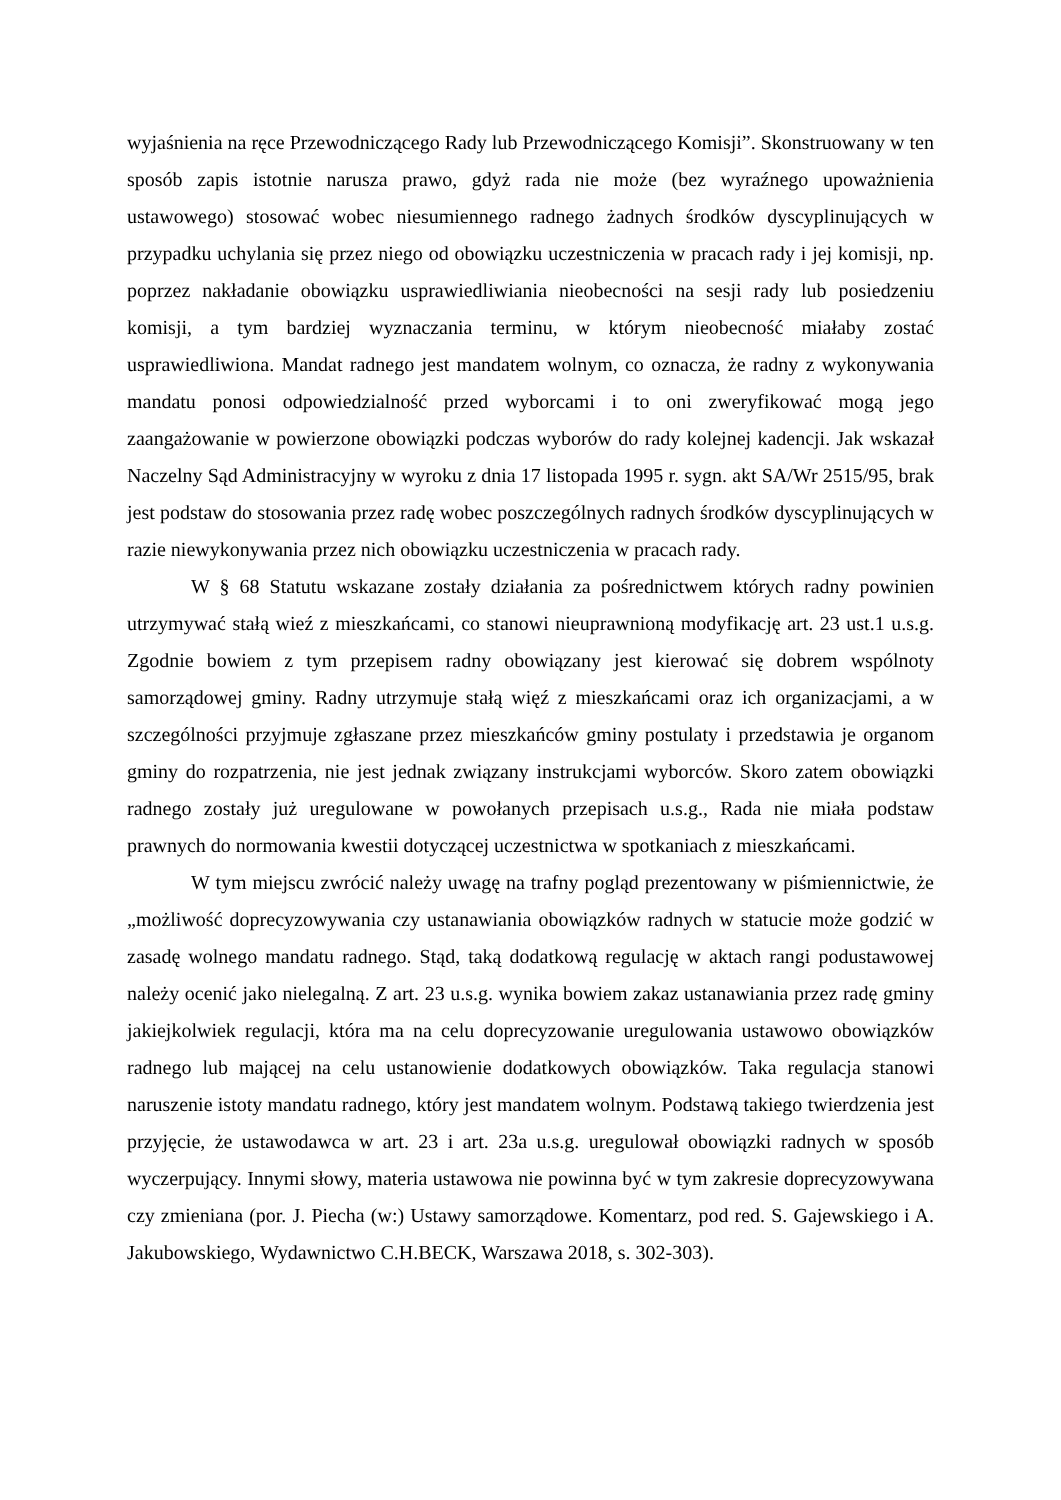wyjaśnienia na ręce Przewodniczącego Rady lub Przewodniczącego Komisji”. Skonstruowany w ten sposób zapis istotnie narusza prawo, gdyż rada nie może (bez wyraźnego upoważnienia ustawowego) stosować wobec niesumiennego radnego żadnych środków dyscyplinujących w przypadku uchylania się przez niego od obowiązku uczestniczenia w pracach rady i jej komisji, np. poprzez nakładanie obowiązku usprawiedliwiania nieobecności na sesji rady lub posiedzeniu komisji, a tym bardziej wyznaczania terminu, w którym nieobecność miałaby zostać usprawiedliwiona. Mandat radnego jest mandatem wolnym, co oznacza, że radny z wykonywania mandatu ponosi odpowiedzialność przed wyborcami i to oni zweryfikować mogą jego zaangażowanie w powierzone obowiązki podczas wyborów do rady kolejnej kadencji. Jak wskazał Naczelny Sąd Administracyjny w wyroku z dnia 17 listopada 1995 r. sygn. akt SA/Wr 2515/95, brak jest podstaw do stosowania przez radę wobec poszczególnych radnych środków dyscyplinujących w razie niewykonywania przez nich obowiązku uczestniczenia w pracach rady.
W § 68 Statutu wskazane zostały działania za pośrednictwem których radny powinien utrzymywać stałą wieź z mieszkańcami, co stanowi nieuprawnioną modyfikację art. 23 ust.1 u.s.g. Zgodnie bowiem z tym przepisem radny obowiązany jest kierować się dobrem wspólnoty samorządowej gminy. Radny utrzymuje stałą więź z mieszkańcami oraz ich organizacjami, a w szczególności przyjmuje zgłaszane przez mieszkańców gminy postulaty i przedstawia je organom gminy do rozpatrzenia, nie jest jednak związany instrukcjami wyborców. Skoro zatem obowiązki radnego zostały już uregulowane w powołanych przepisach u.s.g., Rada nie miała podstaw prawnych do normowania kwestii dotyczącej uczestnictwa w spotkaniach z mieszkańcami.
W tym miejscu zwrócić należy uwagę na trafny pogląd prezentowany w piśmiennictwie, że „możliwość doprecyzowywania czy ustanawiania obowiązków radnych w statucie może godzić w zasadę wolnego mandatu radnego. Stąd, taką dodatkową regulację w aktach rangi podustawowej należy ocenić jako nielegalną. Z art. 23 u.s.g. wynika bowiem zakaz ustanawiania przez radę gminy jakiejkolwiek regulacji, która ma na celu doprecyzowanie uregulowania ustawowo obowiązków radnego lub mającej na celu ustanowienie dodatkowych obowiązków. Taka regulacja stanowi naruszenie istoty mandatu radnego, który jest mandatem wolnym. Podstawą takiego twierdzenia jest przyjęcie, że ustawodawca w art. 23 i art. 23a u.s.g. uregulował obowiązki radnych w sposób wyczerpujący. Innymi słowy, materia ustawowa nie powinna być w tym zakresie doprecyzowywana czy zmieniana (por. J. Piecha (w:) Ustawy samorządowe. Komentarz, pod red. S. Gajewskiego i A. Jakubowskiego, Wydawnictwo C.H.BECK, Warszawa 2018, s. 302-303).